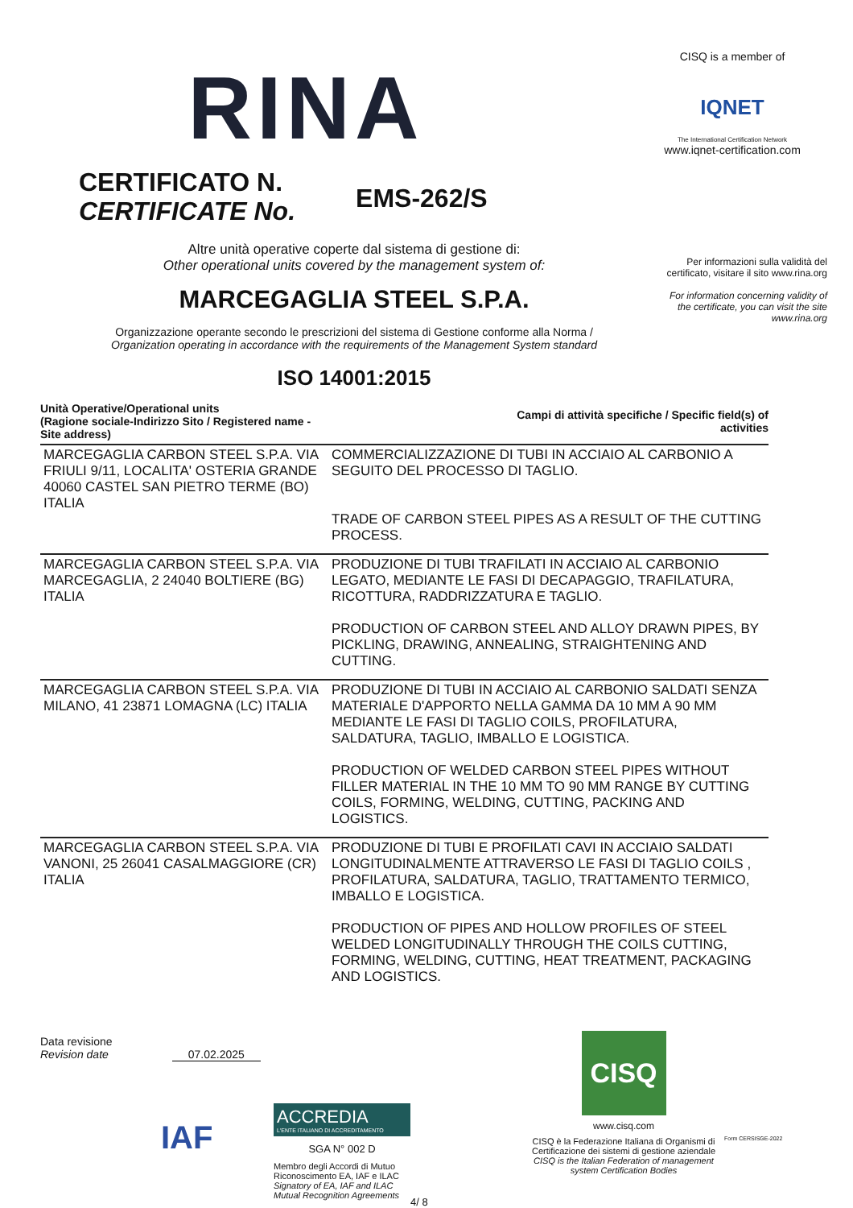RINA
CISQ is a member of
IQNET
The International Certification Network
www.iqnet-certification.com
CERTIFICATO N.
CERTIFICATE No.
EMS-262/S
Per informazioni sulla validità del certificato, visitare il sito www.rina.org
For information concerning validity of the certificate, you can visit the site www.rina.org
Altre unità operative coperte dal sistema di gestione di:
Other operational units covered by the management system of:
MARCEGAGLIA STEEL S.P.A.
Organizzazione operante secondo le prescrizioni del sistema di Gestione conforme alla Norma /
Organization operating in accordance with the requirements of the Management System standard
ISO 14001:2015
| Unità Operative/Operational units (Ragione sociale-Indirizzo Sito / Registered name - Site address) | Campi di attività specifiche / Specific field(s) of activities |
| --- | --- |
| MARCEGAGLIA CARBON STEEL S.P.A. VIA FRIULI 9/11, LOCALITA' OSTERIA GRANDE 40060 CASTEL SAN PIETRO TERME (BO) ITALIA | COMMERCIALIZZAZIONE DI TUBI IN ACCIAIO AL CARBONIO A SEGUITO DEL PROCESSO DI TAGLIO. TRADE OF CARBON STEEL PIPES AS A RESULT OF THE CUTTING PROCESS. |
| MARCEGAGLIA CARBON STEEL S.P.A. VIA MARCEGAGLIA, 2 24040 BOLTIERE (BG) ITALIA | PRODUZIONE DI TUBI TRAFILATI IN ACCIAIO AL CARBONIO LEGATO, MEDIANTE LE FASI DI DECAPAGGIO, TRAFILATURA, RICOTTURA, RADDRIZZATURA E TAGLIO. PRODUCTION OF CARBON STEEL AND ALLOY DRAWN PIPES, BY PICKLING, DRAWING, ANNEALING, STRAIGHTENING AND CUTTING. |
| MARCEGAGLIA CARBON STEEL S.P.A. VIA MILANO, 41 23871 LOMAGNA (LC) ITALIA | PRODUZIONE DI TUBI IN ACCIAIO AL CARBONIO SALDATI SENZA MATERIALE D'APPORTO NELLA GAMMA DA 10 MM A 90 MM MEDIANTE LE FASI DI TAGLIO COILS, PROFILATURA, SALDATURA, TAGLIO, IMBALLO E LOGISTICA. PRODUCTION OF WELDED CARBON STEEL PIPES WITHOUT FILLER MATERIAL IN THE 10 MM TO 90 MM RANGE BY CUTTING COILS, FORMING, WELDING, CUTTING, PACKING AND LOGISTICS. |
| MARCEGAGLIA CARBON STEEL S.P.A. VIA VANONI, 25 26041 CASALMAGGIORE (CR) ITALIA | PRODUZIONE DI TUBI E PROFILATI CAVI IN ACCIAIO SALDATI LONGITUDINALMENTE ATTRAVERSO LE FASI DI TAGLIO COILS , PROFILATURA, SALDATURA, TAGLIO, TRATTAMENTO TERMICO, IMBALLO E LOGISTICA. PRODUCTION OF PIPES AND HOLLOW PROFILES OF STEEL WELDED LONGITUDINALLY THROUGH THE COILS CUTTING, FORMING, WELDING, CUTTING, HEAT TREATMENT, PACKAGING AND LOGISTICS. |
Data revisione
Revision date 07.02.2025
IAF
ACCREDIA
L'ENTE ITALIANO DI ACCREDITAMENTO
SGA N° 002 D
Membro degli Accordi di Mutuo Riconoscimento EA, IAF e ILAC
Signatory of EA, IAF and ILAC Mutual Recognition Agreements
4/ 8
CISQ
www.cisq.com
CISQ è la Federazione Italiana di Organismi di Certificazione dei sistemi di gestione aziendale
CISQ is the Italian Federation of management system Certification Bodies
Form CERSISGE-2022